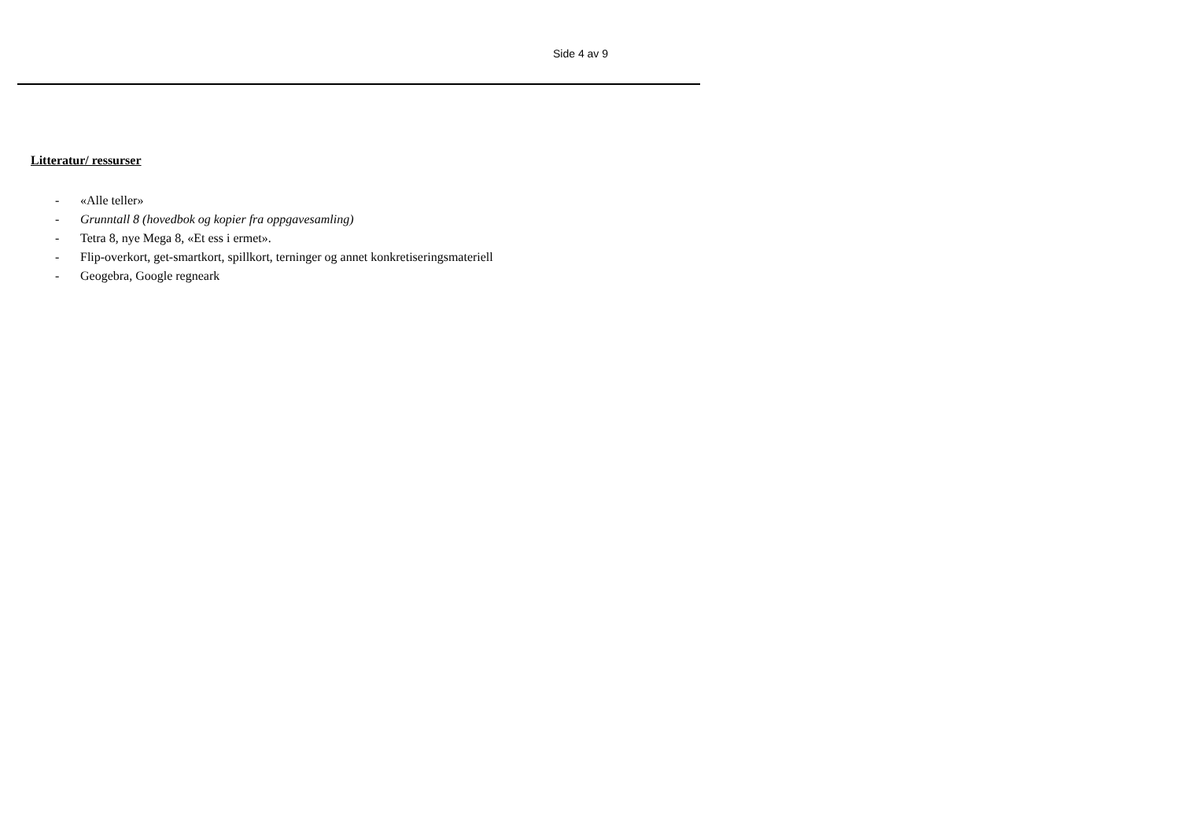Side 4 av 9
Litteratur/ ressurser
- «Alle teller»
- Grunntall 8 (hovedbok og kopier fra oppgavesamling)
- Tetra 8, nye Mega 8, «Et ess i ermet».
- Flip-overkort, get-smartkort, spillkort, terninger og annet konkretiseringsmateriell
- Geogebra, Google regneark